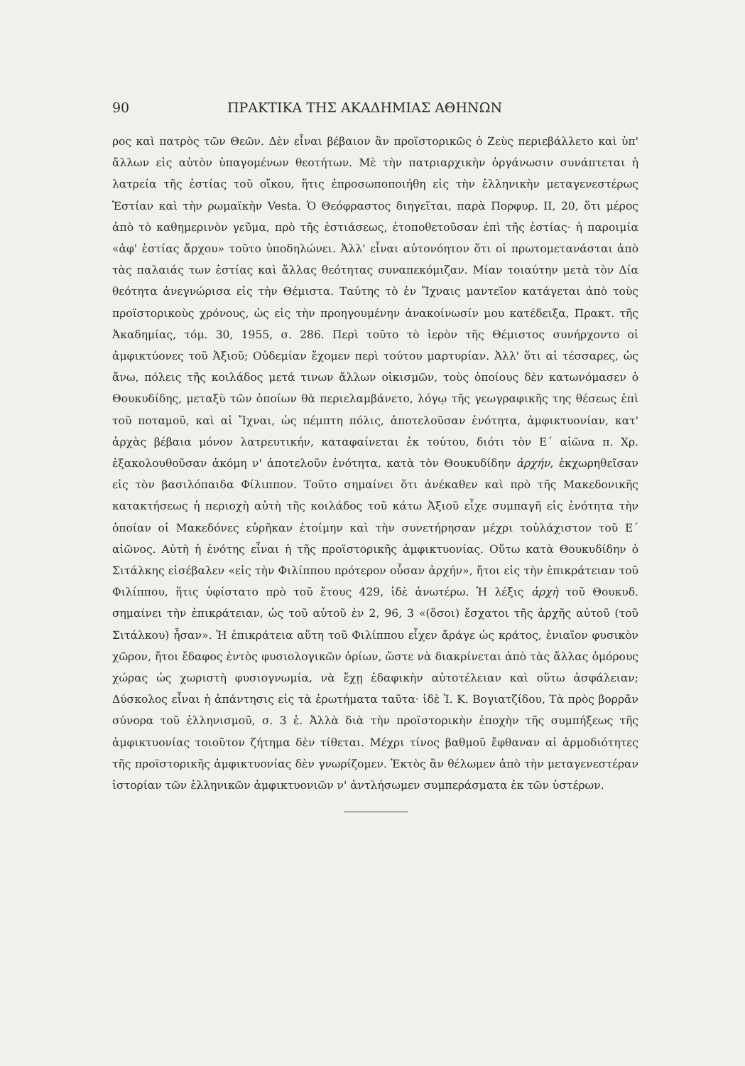90 ΠΡΑΚΤΙΚΑ ΤΗΣ ΑΚΑΔΗΜΙΑΣ ΑΘΗΝΩΝ
ρος καὶ πατρὸς τῶν Θεῶν. Δὲν εἶναι βέβαιον ἂν προϊστορικῶς ὁ Ζεὺς περιεβάλλετο καὶ ὑπ' ἄλλων εἰς αὐτὸν ὑπαγομένων θεοτήτων. Μὲ τὴν πατριαρχικὴν ὀργάνωσιν συνάπτεται ἡ λατρεία τῆς ἑστίας τοῦ οἴκου, ἥτις ἐπροσωποποιήθη εἰς τὴν ἑλληνικὴν μεταγενεστέρως Ἑστίαν καὶ τὴν ρωμαϊκὴν Vesta. Ὁ Θεόφραστος διηγεῖται, παρὰ Πορφυρ. II, 20, ὅτι μέρος ἀπὸ τὸ καθημερινὸν γεῦμα, πρὸ τῆς ἑστιάσεως, ἐτοποθετοῦσαν ἐπὶ τῆς ἑστίας· ἡ παροιμία «ἀφ' ἑστίας ἄρχου» τοῦτο ὑποδηλώνει. Ἀλλ' εἶναι αὐτονόητον ὅτι οἱ πρωτομετανάσται ἀπὸ τὰς παλαιάς των ἑστίας καὶ ἄλλας θεότητας συναπεκόμιζαν. Μίαν τοιαύτην μετὰ τὸν Δία θεότητα ἀνεγνώρισα εἰς τὴν Θέμιστα. Ταύτης τὸ ἐν Ἴχναις μαντεῖον κατάγεται ἀπὸ τοὺς προϊστορικοὺς χρόνους, ὡς εἰς τὴν προηγουμένην ἀνακοίνωσίν μου κατέδειξα, Πρακτ. τῆς Ἀκαδημίας, τόμ. 30, 1955, σ. 286. Περὶ τοῦτο τὸ ἱερὸν τῆς Θέμιστος συνήρχοντο οἱ ἀμφικτύονες τοῦ Ἀξιοῦ; Οὐδεμίαν ἔχομεν περὶ τούτου μαρτυρίαν. Ἀλλ' ὅτι αἱ τέσσαρες, ὡς ἄνω, πόλεις τῆς κοιλάδος μετά τινων ἄλλων οἰκισμῶν, τοὺς ὁποίους δὲν κατωνόμασεν ὁ Θουκυδίδης, μεταξὺ τῶν ὁποίων θὰ περιελαμβάνετο, λόγῳ τῆς γεωγραφικῆς της θέσεως ἐπὶ τοῦ ποταμοῦ, καὶ αἱ Ἴχναι, ὡς πέμπτη πόλις, ἀποτελοῦσαν ἑνότητα, ἀμφικτυονίαν, κατ' ἀρχὰς βέβαια μόνον λατρευτικήν, καταφαίνεται ἐκ τούτου, διότι τὸν Ε΄ αἰῶνα π. Χρ. ἐξακολουθοῦσαν ἀκόμη ν' ἀποτελοῦν ἑνότητα, κατὰ τὸν Θουκυδίδην ἀρχήν, ἐκχωρηθεῖσαν εἰς τὸν βασιλόπαιδα Φίλιππον. Τοῦτο σημαίνει ὅτι ἀνέκαθεν καὶ πρὸ τῆς Μακεδονικῆς κατακτήσεως ἡ περιοχὴ αὐτὴ τῆς κοιλάδος τοῦ κάτω Ἀξιοῦ εἶχε συμπαγῆ εἰς ἑνότητα τὴν ὁποίαν οἱ Μακεδόνες εὑρῆκαν ἑτοίμην καὶ τὴν συνετήρησαν μέχρι τοὐλάχιστον τοῦ Ε΄ αἰῶνος. Αὐτὴ ἡ ἑνότης εἶναι ἡ τῆς προϊστορικῆς ἀμφικτυονίας. Οὕτω κατὰ Θουκυδίδην ὁ Σιτάλκης εἰσέβαλεν «εἰς τὴν Φιλίππου πρότερον οὖσαν ἀρχήν», ἤτοι εἰς τὴν ἐπικράτειαν τοῦ Φιλίππου, ἥτις ὑφίστατο πρὸ τοῦ ἔτους 429, ἰδὲ ἀνωτέρω. Ἡ λέξις ἀρχὴ τοῦ Θουκυδ. σημαίνει τὴν ἐπικράτειαν, ὡς τοῦ αὐτοῦ ἐν 2, 96, 3 «(ὅσοι) ἔσχατοι τῆς ἀρχῆς αὐτοῦ (τοῦ Σιτάλκου) ἦσαν». Ἡ ἐπικράτεια αὕτη τοῦ Φιλίππου εἶχεν ἄράγε ὡς κράτος, ἑνιαῖον φυσικὸν χῶρον, ἤτοι ἔδαφος ἐντὸς φυσιολογικῶν ὁρίων, ὥστε νὰ διακρίνεται ἀπὸ τὰς ἄλλας ὁμόρους χώρας ὡς χωριστὴ φυσιογνωμία, νὰ ἔχῃ ἐδαφικὴν αὐτοτέλειαν καὶ οὕτω ἀσφάλειαν; Δύσκολος εἶναι ἡ ἀπάντησις εἰς τὰ ἐρωτήματα ταῦτα· ἰδὲ Ἰ. Κ. Βογιατζίδου, Τὰ πρὸς βορρᾶν σύνορα τοῦ ἑλληνισμοῦ, σ. 3 ἑ. Ἀλλὰ διὰ τὴν προϊστορικὴν ἐποχὴν τῆς συμπήξεως τῆς ἀμφικτυονίας τοιοῦτον ζήτημα δὲν τίθεται. Μέχρι τίνος βαθμοῦ ἔφθαναν αἱ ἁρμοδιότητες τῆς προϊστορικῆς ἀμφικτυονίας δὲν γνωρίζομεν. Ἐκτὸς ἂν θέλωμεν ἀπὸ τὴν μεταγενεστέραν ἱστορίαν τῶν ἑλληνικῶν ἀμφικτυονιῶν ν' ἀντλήσωμεν συμπεράσματα ἐκ τῶν ὑστέρων.